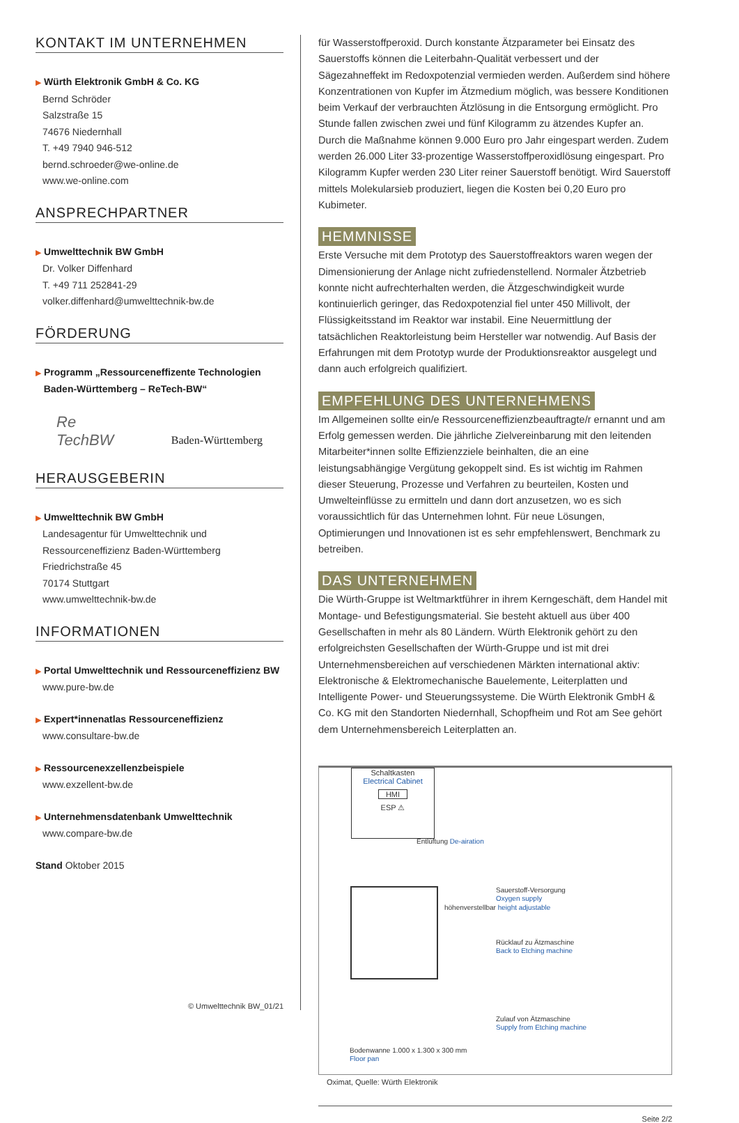KONTAKT IM UNTERNEHMEN
▶ Würth Elektronik GmbH & Co. KG
Bernd Schröder
Salzstraße 15
74676 Niedernhall
T. +49 7940 946-512
bernd.schroeder@we-online.de
www.we-online.com
ANSPRECHPARTNER
▶ Umwelttechnik BW GmbH
Dr. Volker Diffenhard
T. +49 711 252841-29
volker.diffenhard@umwelttechnik-bw.de
FÖRDERUNG
▶ Programm „Ressourceneffizente Technologien
Baden-Württemberg – ReTech-BW“
Re
TechBW Baden-Württemberg
HERAUSGEBERIN
▶ Umwelttechnik BW GmbH
Landesagentur für Umwelttechnik und
Ressourceneffizienz Baden-Württemberg
Friedrichstraße 45
70174 Stuttgart
www.umwelttechnik-bw.de
INFORMATIONEN
▶ Portal Umwelttechnik und Ressourceneffizienz BW
www.pure-bw.de
▶ Expert*innenatlas Ressourceneffizienz
www.consultare-bw.de
▶ Ressourcenexzellenzbeispiele
www.exzellent-bw.de
▶ Unternehmensdatenbank Umwelttechnik
www.compare-bw.de
Stand Oktober 2015
© Umwelttechnik BW_01/21
für Wasserstoffperoxid. Durch konstante Ätzparameter bei Einsatz des Sauerstoffs können die Leiterbahn-Qualität verbessert und der Sägezahneffekt im Redoxpotenzial vermieden werden. Außerdem sind höhere Konzentrationen von Kupfer im Ätzmedium möglich, was bessere Konditionen beim Verkauf der verbrauchten Ätzlösung in die Entsorgung ermöglicht. Pro Stunde fallen zwischen zwei und fünf Kilogramm zu ätzendes Kupfer an. Durch die Maßnahme können 9.000 Euro pro Jahr eingespart werden. Zudem werden 26.000 Liter 33-prozentige Wasserstoffperoxidlösung eingespart. Pro Kilogramm Kupfer werden 230 Liter reiner Sauerstoff benötigt. Wird Sauerstoff mittels Molekularsieb produziert, liegen die Kosten bei 0,20 Euro pro Kubimeter.
HEMMNISSE
Erste Versuche mit dem Prototyp des Sauerstoffreaktors waren wegen der Dimensionierung der Anlage nicht zufriedenstellend. Normaler Ätzbetrieb konnte nicht aufrechterhalten werden, die Ätzgeschwindigkeit wurde kontinuierlich geringer, das Redoxpotenzial fiel unter 450 Millivolt, der Flüssigkeitsstand im Reaktor war instabil. Eine Neuermittlung der tatsächlichen Reaktorleistung beim Hersteller war notwendig. Auf Basis der Erfahrungen mit dem Prototyp wurde der Produktionsreaktor ausgelegt und dann auch erfolgreich qualifiziert.
EMPFEHLUNG DES UNTERNEHMENS
Im Allgemeinen sollte ein/e Ressourceneffizienzbeauftragte/r ernannt und am Erfolg gemessen werden. Die jährliche Zielvereinbarung mit den leitenden Mitarbeiter*innen sollte Effizienzziele beinhalten, die an eine leistungsabhängige Vergütung gekoppelt sind. Es ist wichtig im Rahmen dieser Steuerung, Prozesse und Verfahren zu beurteilen, Kosten und Umwelteinflüsse zu ermitteln und dann dort anzusetzen, wo es sich voraussichtlich für das Unternehmen lohnt. Für neue Lösungen, Optimierungen und Innovationen ist es sehr empfehlenswert, Benchmark zu betreiben.
DAS UNTERNEHMEN
Die Würth-Gruppe ist Weltmarktführer in ihrem Kerngeschäft, dem Handel mit Montage- und Befestigungsmaterial. Sie besteht aktuell aus über 400 Gesellschaften in mehr als 80 Ländern. Würth Elektronik gehört zu den erfolgreichsten Gesellschaften der Würth-Gruppe und ist mit drei Unternehmensbereichen auf verschiedenen Märkten international aktiv: Elektronische & Elektromechanische Bauelemente, Leiterplatten und Intelligente Power- und Steuerungssysteme. Die Würth Elektronik GmbH & Co. KG mit den Standorten Niedernhall, Schopfheim und Rot am See gehört dem Unternehmensbereich Leiterplatten an.
Schaltkasten
Electrical Cabinet
HMI
ESP ⚠
Sauerstoff-Versorgung
Oxygen supply
höhenverstellbar height adjustable
Entlüftung De-airation
Rücklauf zu Ätzmaschine
Back to Etching machine
Zulauf von Ätzmaschine
Supply from Etching machine
Bodenwanne 1.000 x 1.300 x 300 mm
Floor pan
Oximat, Quelle: Würth Elektronik
Seite 2/2